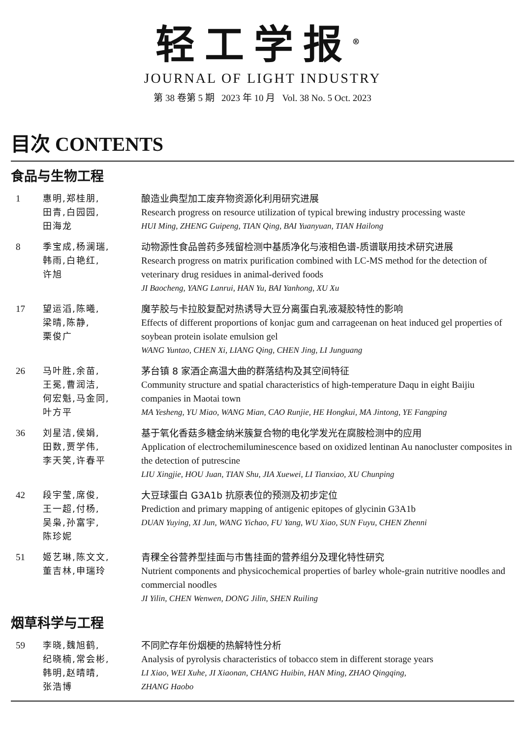轻工学报<sup>®</sup>
JOURNAL OF LIGHT INDUSTRY
第 38 卷第 5 期 2023 年 10 月 Vol. 38 No. 5 Oct. 2023
目次 CONTENTS
食品与生物工程
1 惠明,郑桂朋,
田青,白园园,
田海龙
酿造业典型加工废弃物资源化利用研究进展
Research progress on resource utilization of typical brewing industry processing waste
HUI Ming, ZHENG Guipeng, TIAN Qing, BAI Yuanyuan, TIAN Hailong
8 季宝成,杨澜瑞,
韩雨,白艳红,
许旭
动物源性食品兽药多残留检测中基质净化与液相色谱-质谱联用技术研究进展
Research progress on matrix purification combined with LC-MS method for the detection of veterinary drug residues in animal-derived foods
JI Baocheng, YANG Lanrui, HAN Yu, BAI Yanhong, XU Xu
17 望运滔,陈曦,
梁晴,陈静,
栗俊广
魔芋胶与卡拉胶复配对热诱导大豆分离蛋白乳液凝胶特性的影响
Effects of different proportions of konjac gum and carrageenan on heat induced gel properties of soybean protein isolate emulsion gel
WANG Yuntao, CHEN Xi, LIANG Qing, CHEN Jing, LI Junguang
26 马叶胜,余苗,
王冕,曹润洁,
何宏魁,马金同,
叶方平
茅台镇 8 家酒企高温大曲的群落结构及其空间特征
Community structure and spatial characteristics of high-temperature Daqu in eight Baijiu companies in Maotai town
MA Yesheng, YU Miao, WANG Mian, CAO Runjie, HE Hongkui, MA Jintong, YE Fangping
36 刘星洁,侯娟,
田数,贾学伟,
李天笑,许春平
基于氧化香菇多糖金纳米簇复合物的电化学发光在腐胺检测中的应用
Application of electrochemiluminescence based on oxidized lentinan Au nanocluster composites in the detection of putrescine
LIU Xingjie, HOU Juan, TIAN Shu, JIA Xuewei, LI Tianxiao, XU Chunping
42 段宇莹,席俊,
王一超,付杨,
吴枭,孙富宇,
陈珍妮
大豆球蛋白 G3A1b 抗原表位的预测及初步定位
Prediction and primary mapping of antigenic epitopes of glycinin G3A1b
DUAN Yuying, XI Jun, WANG Yichao, FU Yang, WU Xiao, SUN Fuyu, CHEN Zhenni
51 姬艺琳,陈文文,
董吉林,申瑞玲
青稞全谷营养型挂面与市售挂面的营养组分及理化特性研究
Nutrient components and physicochemical properties of barley whole-grain nutritive noodles and commercial noodles
JI Yilin, CHEN Wenwen, DONG Jilin, SHEN Ruiling
烟草科学与工程
59 李晓,魏旭鹤,
纪晓楠,常会彬,
韩明,赵晴晴,
张浩博
不同贮存年份烟梗的热解特性分析
Analysis of pyrolysis characteristics of tobacco stem in different storage years
LI Xiao, WEI Xuhe, JI Xiaonan, CHANG Huibin, HAN Ming, ZHAO Qingqing,
ZHANG Haobo